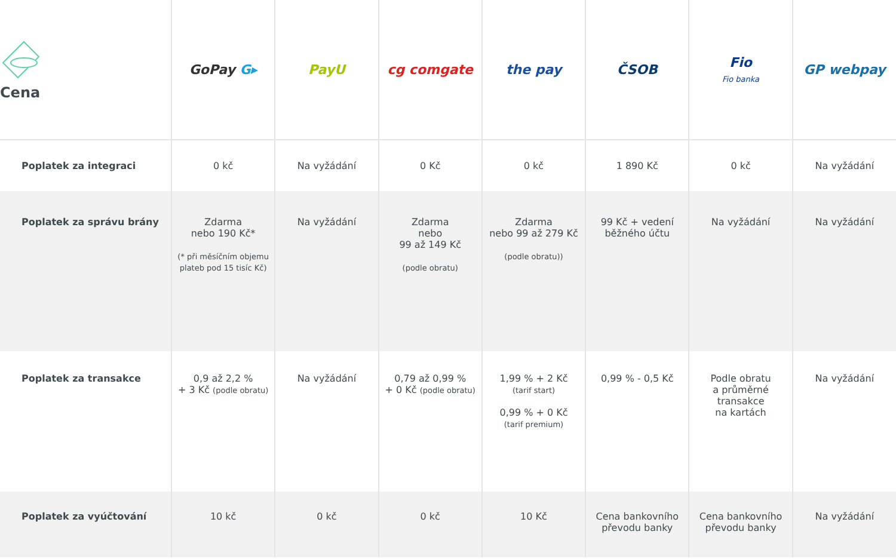| Cena | GoPay G▸ | PayU | cg comgate | the pay | ČSOB | Fio Fio banka | GP webpay |
| --- | --- | --- | --- | --- | --- | --- | --- |
| Poplatek za integraci | 0 kč | Na vyžádání | 0 Kč | 0 kč | 1 890 Kč | 0 kč | Na vyžádání |
| Poplatek za správu brány | Zdarma nebo 190 Kč* (* při měsíčním objemu plateb pod 15 tisíc Kč) | Na vyžádání | Zdarma nebo 99 až 149 Kč (podle obratu) | Zdarma nebo 99 až 279 Kč (podle obratu)) | 99 Kč + vedení běžného účtu | Na vyžádání | Na vyžádání |
| Poplatek za transakce | 0,9 až 2,2 % + 3 Kč (podle obratu) | Na vyžádání | 0,79 až 0,99 % + 0 Kč (podle obratu) | 1,99 % + 2 Kč (tarif start) 0,99 % + 0 Kč (tarif premium) | 0,99 % - 0,5 Kč | Podle obratu a průměrné transakce na kartách | Na vyžádání |
| Poplatek za vyúčtování | 10 kč | 0 kč | 0 kč | 10 Kč | Cena bankovního převodu banky | Cena bankovního převodu banky | Na vyžádání |